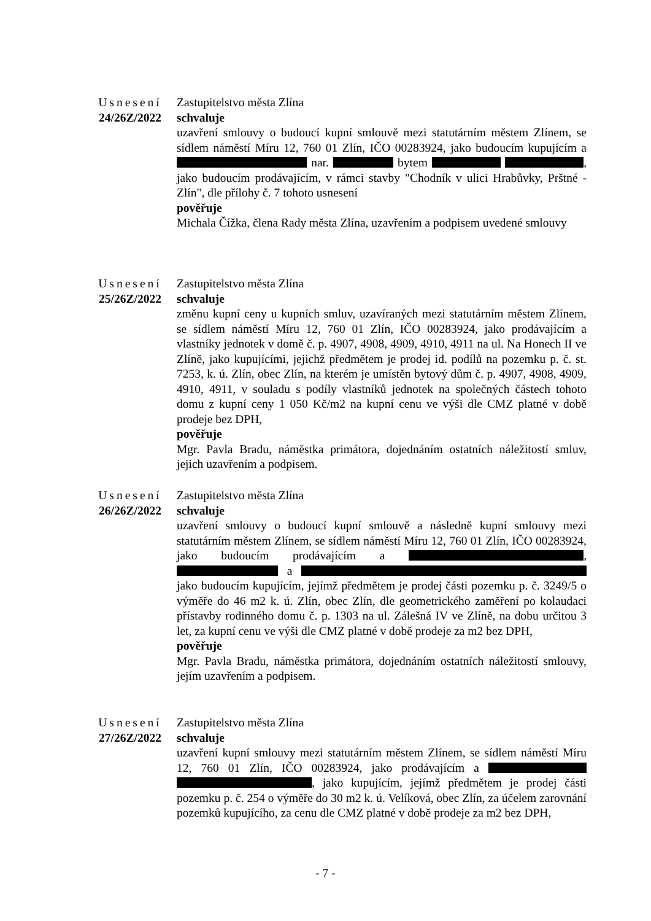Usnesení
24/26Z/2022
Zastupitelstvo města Zlína
schvaluje
uzavření smlouvy o budoucí kupní smlouvě mezi statutárním městem Zlínem, se sídlem náměstí Míru 12, 760 01 Zlín, IČO 00283924, jako budoucím kupujícím a nar. bytem , jako budoucím prodávajícím, v rámci stavby "Chodník v ulici Hrabůvky, Prštné - Zlín", dle přílohy č. 7 tohoto usnesení
pověřuje
Michala Čížka, člena Rady města Zlína, uzavřením a podpisem uvedené smlouvy
Usnesení
25/26Z/2022
Zastupitelstvo města Zlína
schvaluje
změnu kupní ceny u kupních smluv, uzavíraných mezi statutárním městem Zlínem, se sídlem náměstí Míru 12, 760 01 Zlín, IČO 00283924, jako prodávajícím a vlastníky jednotek v domě č. p. 4907, 4908, 4909, 4910, 4911 na ul. Na Honech II ve Zlíně, jako kupujícími, jejichž předmětem je prodej id. podílů na pozemku p. č. st. 7253, k. ú. Zlín, obec Zlín, na kterém je umístěn bytový dům č. p. 4907, 4908, 4909, 4910, 4911, v souladu s podíly vlastníků jednotek na společných částech tohoto domu z kupní ceny 1 050 Kč/m2 na kupní cenu ve výši dle CMZ platné v době prodeje bez DPH,
pověřuje
Mgr. Pavla Bradu, náměstka primátora, dojednáním ostatních náležitostí smluv, jejich uzavřením a podpisem.
Usnesení
26/26Z/2022
Zastupitelstvo města Zlína
schvaluje
uzavření smlouvy o budoucí kupní smlouvě a následně kupní smlouvy mezi statutárním městem Zlínem, se sídlem náměstí Míru 12, 760 01 Zlín, IČO 00283924, jako budoucím prodávajícím a , a jako budoucím kupujícím, jejímž předmětem je prodej části pozemku p. č. 3249/5 o výměře do 46 m2 k. ú. Zlín, obec Zlín, dle geometrického zaměření po kolaudaci přístavby rodinného domu č. p. 1303 na ul. Zálešná IV ve Zlíně, na dobu určitou 3 let, za kupní cenu ve výši dle CMZ platné v době prodeje za m2 bez DPH,
pověřuje
Mgr. Pavla Bradu, náměstka primátora, dojednáním ostatních náležitostí smlouvy, jejím uzavřením a podpisem.
Usnesení
27/26Z/2022
Zastupitelstvo města Zlína
schvaluje
uzavření kupní smlouvy mezi statutárním městem Zlínem, se sídlem náměstí Míru 12, 760 01 Zlín, IČO 00283924, jako prodávajícím a , jako kupujícím, jejímž předmětem je prodej části pozemku p. č. 254 o výměře do 30 m2 k. ú. Velíková, obec Zlín, za účelem zarovnání pozemků kupujícího, za cenu dle CMZ platné v době prodeje za m2 bez DPH,
- 7 -